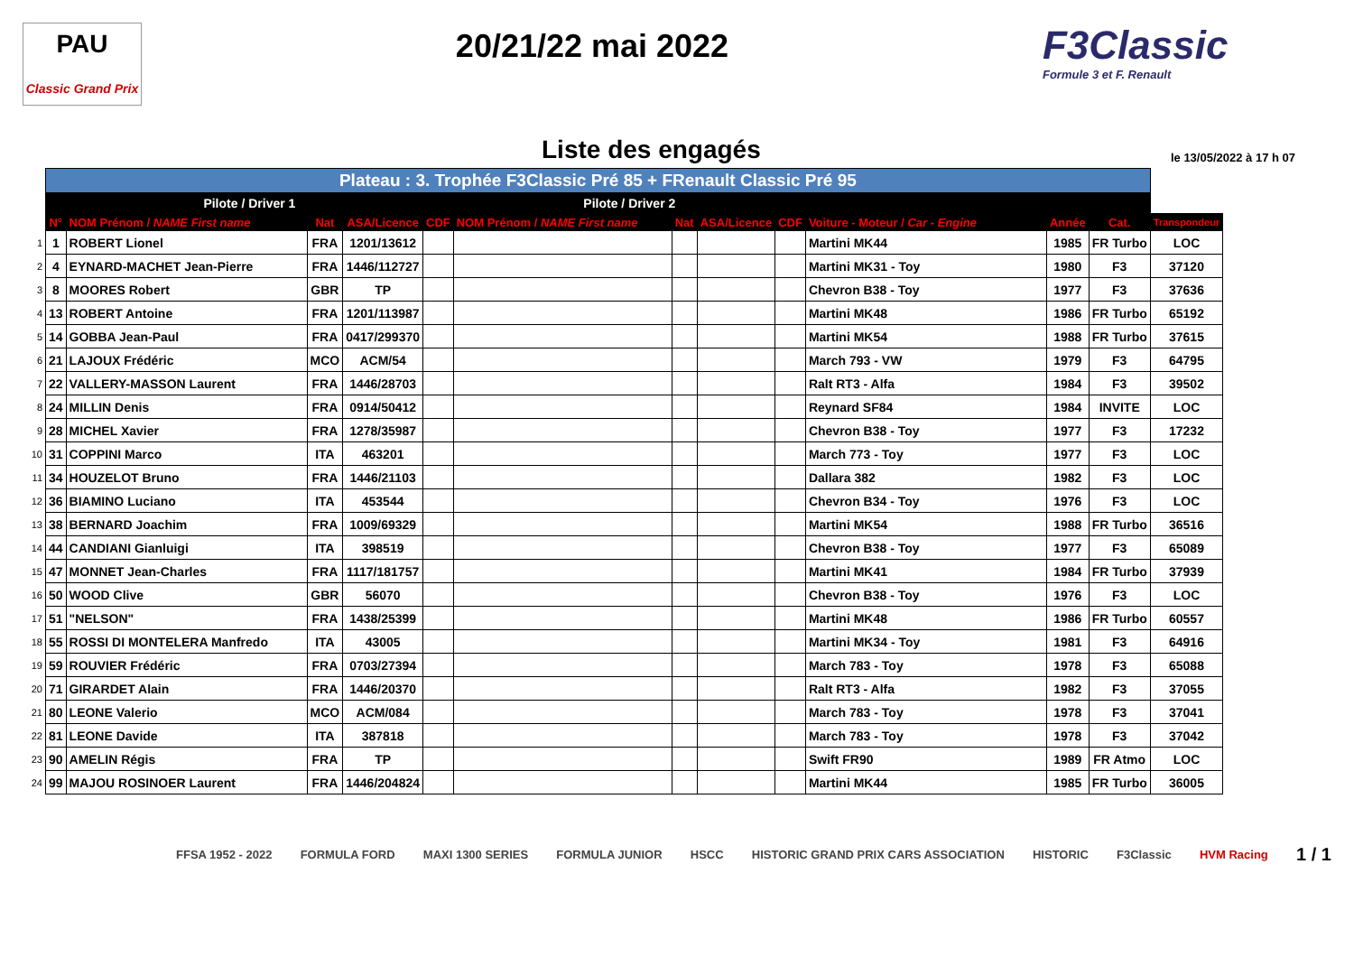PAU
Classic Grand Prix
20/21/22 mai 2022
F3Classic
Formule 3 et F. Renault
Liste des engagés
le 13/05/2022 à 17 h 07
| | Plateau : 3. Trophée F3Classic Pré 85 + FRenault Classic Pré 95 | | | | | | | | | | | | |
| --- | --- | --- | --- | --- | --- | --- | --- | --- | --- | --- | --- | --- | --- |
| | Pilote / Driver 1 | | | | | Pilote / Driver 2 | | | | | | | |
| | N° | NOM Prénom / NAME First name | Nat | ASA/Licence | CDF | NOM Prénom / NAME First name | Nat | ASA/Licence | CDF | Voiture - Moteur / Car - Engine | Année | Cat. | Transpondeur |
| 1 | 1 | ROBERT Lionel | FRA | 1201/13612 | | | | | | Martini MK44 | 1985 | FR Turbo | LOC |
| 2 | 4 | EYNARD-MACHET Jean-Pierre | FRA | 1446/112727 | | | | | | Martini MK31 - Toy | 1980 | F3 | 37120 |
| 3 | 8 | MOORES Robert | GBR | TP | | | | | | Chevron B38 - Toy | 1977 | F3 | 37636 |
| 4 | 13 | ROBERT Antoine | FRA | 1201/113987 | | | | | | Martini MK48 | 1986 | FR Turbo | 65192 |
| 5 | 14 | GOBBA Jean-Paul | FRA | 0417/299370 | | | | | | Martini MK54 | 1988 | FR Turbo | 37615 |
| 6 | 21 | LAJOUX Frédéric | MCO | ACM/54 | | | | | | March 793 - VW | 1979 | F3 | 64795 |
| 7 | 22 | VALLERY-MASSON Laurent | FRA | 1446/28703 | | | | | | Ralt RT3 - Alfa | 1984 | F3 | 39502 |
| 8 | 24 | MILLIN Denis | FRA | 0914/50412 | | | | | | Reynard SF84 | 1984 | INVITE | LOC |
| 9 | 28 | MICHEL Xavier | FRA | 1278/35987 | | | | | | Chevron B38 - Toy | 1977 | F3 | 17232 |
| 10 | 31 | COPPINI Marco | ITA | 463201 | | | | | | March 773 - Toy | 1977 | F3 | LOC |
| 11 | 34 | HOUZELOT Bruno | FRA | 1446/21103 | | | | | | Dallara 382 | 1982 | F3 | LOC |
| 12 | 36 | BIAMINO Luciano | ITA | 453544 | | | | | | Chevron B34 - Toy | 1976 | F3 | LOC |
| 13 | 38 | BERNARD Joachim | FRA | 1009/69329 | | | | | | Martini MK54 | 1988 | FR Turbo | 36516 |
| 14 | 44 | CANDIANI Gianluigi | ITA | 398519 | | | | | | Chevron B38 - Toy | 1977 | F3 | 65089 |
| 15 | 47 | MONNET Jean-Charles | FRA | 1117/181757 | | | | | | Martini MK41 | 1984 | FR Turbo | 37939 |
| 16 | 50 | WOOD Clive | GBR | 56070 | | | | | | Chevron B38 - Toy | 1976 | F3 | LOC |
| 17 | 51 | "NELSON" | FRA | 1438/25399 | | | | | | Martini MK48 | 1986 | FR Turbo | 60557 |
| 18 | 55 | ROSSI DI MONTELERA Manfredo | ITA | 43005 | | | | | | Martini MK34 - Toy | 1981 | F3 | 64916 |
| 19 | 59 | ROUVIER Frédéric | FRA | 0703/27394 | | | | | | March 783 - Toy | 1978 | F3 | 65088 |
| 20 | 71 | GIRARDET Alain | FRA | 1446/20370 | | | | | | Ralt RT3 - Alfa | 1982 | F3 | 37055 |
| 21 | 80 | LEONE Valerio | MCO | ACM/084 | | | | | | March 783 - Toy | 1978 | F3 | 37041 |
| 22 | 81 | LEONE Davide | ITA | 387818 | | | | | | March 783 - Toy | 1978 | F3 | 37042 |
| 23 | 90 | AMELIN Régis | FRA | TP | | | | | | Swift FR90 | 1989 | FR Atmo | LOC |
| 24 | 99 | MAJOU ROSINOER Laurent | FRA | 1446/204824 | | | | | | Martini MK44 | 1985 | FR Turbo | 36005 |
FFSA 1952 - 2022 FORMULA FORD MAXI 1300 SERIES FORMULA JUNIOR HSCC HISTORIC GRAND PRIX CARS ASSOCIATION HISTORIC F3Classic HVM Racing 1 / 1